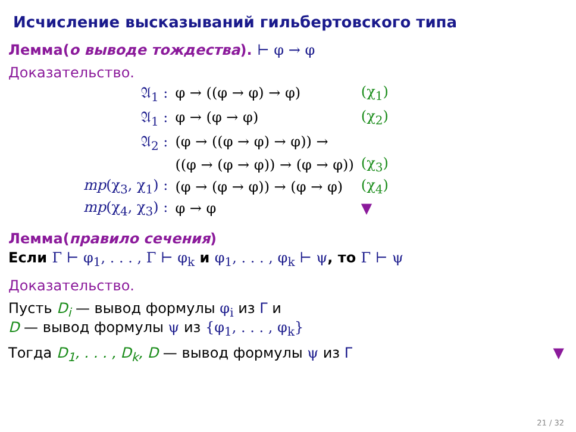Исчисление высказываний гильбертовского типа
Лемма(о выводе тождества). ⊢ φ → φ
Доказательство.
| 𝔄<sub>1</sub> : | φ → ((φ → φ) → φ) | (χ<sub>1</sub>) |
| 𝔄<sub>1</sub> : | φ → (φ → φ) | (χ<sub>2</sub>) |
| 𝔄<sub>2</sub> : | (φ → ((φ → φ) → φ)) → | |
| | ((φ → (φ → φ)) → (φ → φ)) | (χ<sub>3</sub>) |
| mp (χ<sub>3</sub>, χ<sub>1</sub>) : | (φ → (φ → φ)) → (φ → φ) | (χ<sub>4</sub>) |
| mp (χ<sub>4</sub>, χ<sub>3</sub>) : | φ → φ | ▼ |
Лемма(правило сечения)
Если Γ ⊢ φ<sub>1</sub>, . . . , Γ ⊢ φ<sub>k</sub> и φ<sub>1</sub>, . . . , φ<sub>k</sub> ⊢ ψ, то Γ ⊢ ψ
Доказательство.
Пусть D<sub>i</sub> — вывод формулы φ<sub>i</sub> из Γ и
D — вывод формулы ψ из {φ<sub>1</sub>, . . . , φ<sub>k</sub>}
Тогда D<sub>1</sub>, . . . , D<sub>k</sub>, D — вывод формулы ψ из Γ ▼
21 / 32